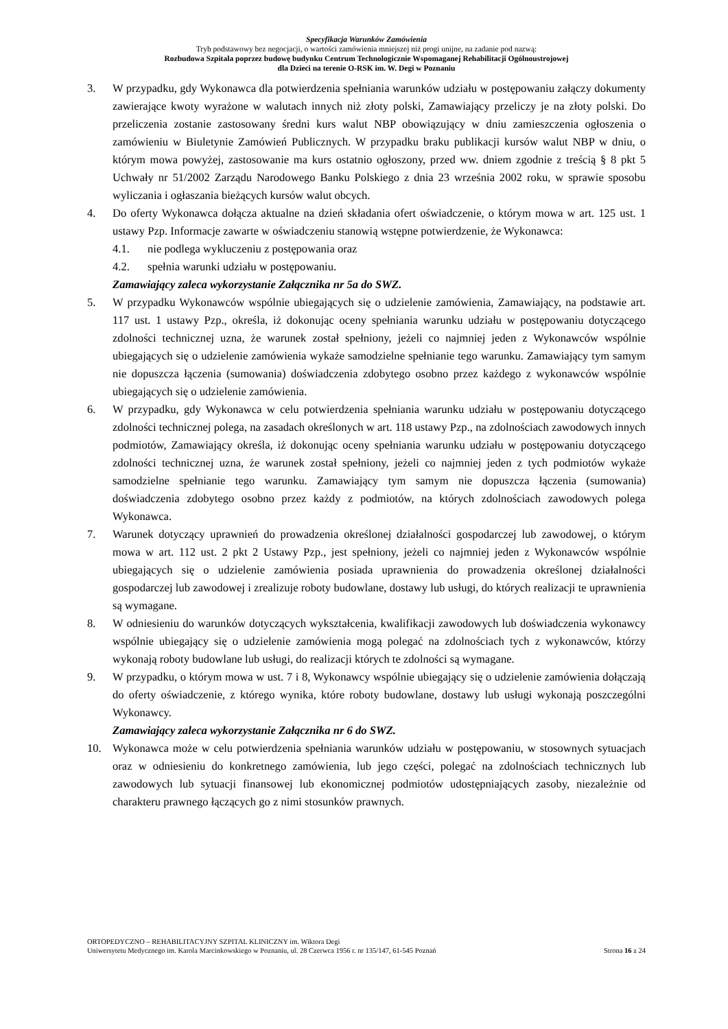Specyfikacja Warunków Zamówienia
Tryb podstawowy bez negocjacji, o wartości zamówienia mniejszej niż progi unijne, na zadanie pod nazwą:
Rozbudowa Szpitala poprzez budowę budynku Centrum Technologicznie Wspomaganej Rehabilitacji Ogólnoustrojowej
dla Dzieci na terenie O-RSK im. W. Degi w Poznaniu
3. W przypadku, gdy Wykonawca dla potwierdzenia spełniania warunków udziału w postępowaniu załączy dokumenty zawierające kwoty wyrażone w walutach innych niż złoty polski, Zamawiający przeliczy je na złoty polski. Do przeliczenia zostanie zastosowany średni kurs walut NBP obowiązujący w dniu zamieszczenia ogłoszenia o zamówieniu w Biuletynie Zamówień Publicznych. W przypadku braku publikacji kursów walut NBP w dniu, o którym mowa powyżej, zastosowanie ma kurs ostatnio ogłoszony, przed ww. dniem zgodnie z treścią § 8 pkt 5 Uchwały nr 51/2002 Zarządu Narodowego Banku Polskiego z dnia 23 września 2002 roku, w sprawie sposobu wyliczania i ogłaszania bieżących kursów walut obcych.
4. Do oferty Wykonawca dołącza aktualne na dzień składania ofert oświadczenie, o którym mowa w art. 125 ust. 1 ustawy Pzp. Informacje zawarte w oświadczeniu stanowią wstępne potwierdzenie, że Wykonawca:
4.1. nie podlega wykluczeniu z postępowania oraz
4.2. spełnia warunki udziału w postępowaniu.
Zamawiający zaleca wykorzystanie Załącznika nr 5a do SWZ.
5. W przypadku Wykonawców wspólnie ubiegających się o udzielenie zamówienia, Zamawiający, na podstawie art. 117 ust. 1 ustawy Pzp., określa, iż dokonując oceny spełniania warunku udziału w postępowaniu dotyczącego zdolności technicznej uzna, że warunek został spełniony, jeżeli co najmniej jeden z Wykonawców wspólnie ubiegających się o udzielenie zamówienia wykaże samodzielne spełnianie tego warunku. Zamawiający tym samym nie dopuszcza łączenia (sumowania) doświadczenia zdobytego osobno przez każdego z wykonawców wspólnie ubiegających się o udzielenie zamówienia.
6. W przypadku, gdy Wykonawca w celu potwierdzenia spełniania warunku udziału w postępowaniu dotyczącego zdolności technicznej polega, na zasadach określonych w art. 118 ustawy Pzp., na zdolnościach zawodowych innych podmiotów, Zamawiający określa, iż dokonując oceny spełniania warunku udziału w postępowaniu dotyczącego zdolności technicznej uzna, że warunek został spełniony, jeżeli co najmniej jeden z tych podmiotów wykaże samodzielne spełnianie tego warunku. Zamawiający tym samym nie dopuszcza łączenia (sumowania) doświadczenia zdobytego osobno przez każdy z podmiotów, na których zdolnościach zawodowych polega Wykonawca.
7. Warunek dotyczący uprawnień do prowadzenia określonej działalności gospodarczej lub zawodowej, o którym mowa w art. 112 ust. 2 pkt 2 Ustawy Pzp., jest spełniony, jeżeli co najmniej jeden z Wykonawców wspólnie ubiegających się o udzielenie zamówienia posiada uprawnienia do prowadzenia określonej działalności gospodarczej lub zawodowej i zrealizuje roboty budowlane, dostawy lub usługi, do których realizacji te uprawnienia są wymagane.
8. W odniesieniu do warunków dotyczących wykształcenia, kwalifikacji zawodowych lub doświadczenia wykonawcy wspólnie ubiegający się o udzielenie zamówienia mogą polegać na zdolnościach tych z wykonawców, którzy wykonają roboty budowlane lub usługi, do realizacji których te zdolności są wymagane.
9. W przypadku, o którym mowa w ust. 7 i 8, Wykonawcy wspólnie ubiegający się o udzielenie zamówienia dołączają do oferty oświadczenie, z którego wynika, które roboty budowlane, dostawy lub usługi wykonają poszczególni Wykonawcy.
Zamawiający zaleca wykorzystanie Załącznika nr 6 do SWZ.
10. Wykonawca może w celu potwierdzenia spełniania warunków udziału w postępowaniu, w stosownych sytuacjach oraz w odniesieniu do konkretnego zamówienia, lub jego części, polegać na zdolnościach technicznych lub zawodowych lub sytuacji finansowej lub ekonomicznej podmiotów udostępniających zasoby, niezależnie od charakteru prawnego łączących go z nimi stosunków prawnych.
ORTOPEDYCZNO – REHABILITACYJNY SZPITAL KLINICZNY im. Wiktora Degi
Uniwersytetu Medycznego im. Karola Marcinkowskiego w Poznaniu, ul. 28 Czerwca 1956 r. nr 135/147, 61-545 Poznań Strona 16 z 24